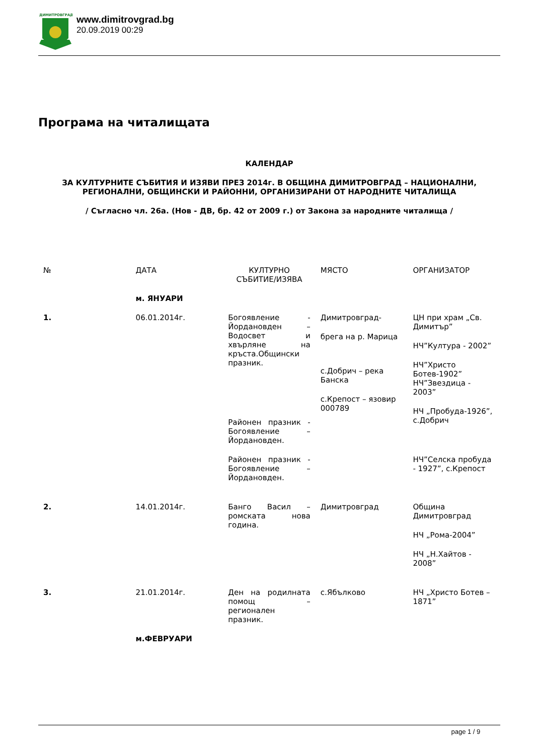ДИМИТРОВГРАД
www.dimitrovgrad.bg
20.09.2019 00:29
Програма на читалищата
КАЛЕНДАР
ЗА КУЛТУРНИТЕ СЪБИТИЯ И ИЗЯВИ ПРЕЗ 2014г. В ОБЩИНА ДИМИТРОВГРАД – НАЦИОНАЛНИ, РЕГИОНАЛНИ, ОБЩИНСКИ И РАЙОННИ, ОРГАНИЗИРАНИ ОТ НАРОДНИТЕ ЧИТАЛИЩА
/ Съгласно чл. 26а. (Нов - ДВ, бр. 42 от 2009 г.) от Закона за народните читалища /
| № | ДАТА | КУЛТУРНО СЪБИТИЕ/ИЗЯВА | МЯСТО | ОРГАНИЗАТОР |
| --- | --- | --- | --- | --- |
| | м. ЯНУАРИ | | | |
| 1. | 06.01.2014г. | Богоявление - Йордановден – Водосвет и хвърляне на кръста.Общински празник. Районен празник - Богоявление – Йордановден. Районен празник - Богоявление – Йордановден. | Димитровград- брега на р. Марица с.Добрич – река Банска с.Крепост – язовир 000789 | ЦН при храм „Св. Димитър” НЧ”Култура - 2002” НЧ”Христо Ботев-1902” НЧ”Звездица - 2003” НЧ „Пробуда-1926”, с.Добрич НЧ”Селска пробуда - 1927”, с.Крепост |
| 2. | 14.01.2014г. | Банго Васил – ромската нова година. | Димитровград | Община Димитровград НЧ „Рома-2004” НЧ „Н.Хайтов - 2008” |
| 3. | 21.01.2014г. | Ден на родилната помощ – регионален празник. | с.Ябълково | НЧ „Христо Ботев – 1871” |
| | м.ФЕВРУАРИ | | | |
page 1 / 9